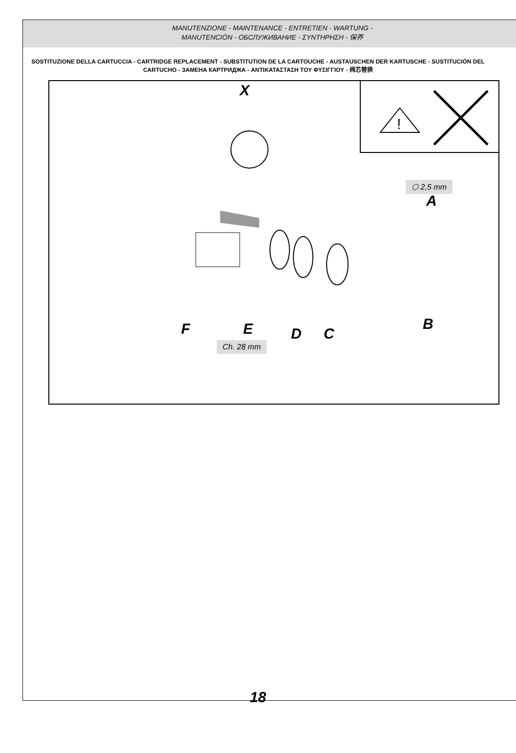MANUTENZIONE - MAINTENANCE - ENTRETIEN - WARTUNG -
MANUTENCIÓN - ОБСЛУЖИВАНИЕ - ΣΥΝΤΗΡΗΣΗ - 保养
SOSTITUZIONE DELLA CARTUCCIA - CARTRIDGE REPLACEMENT - SUBSTITUTION DE LA CARTOUCHE - AUSTAUSCHEN DER KARTUSCHE - SUSTITUCIÓN DEL CARTUCHO - ЗАМЕНА КАРТРИДЖА - ΑΝΤΙΚΑΤΑΣΤΑΣΗ ΤΟΥ ΦΥΣΙΓΓΙΟΥ - 阀芯替换
!
X
⬡ 2,5 mm
A
F E D C
B
Ch. 28 mm
18